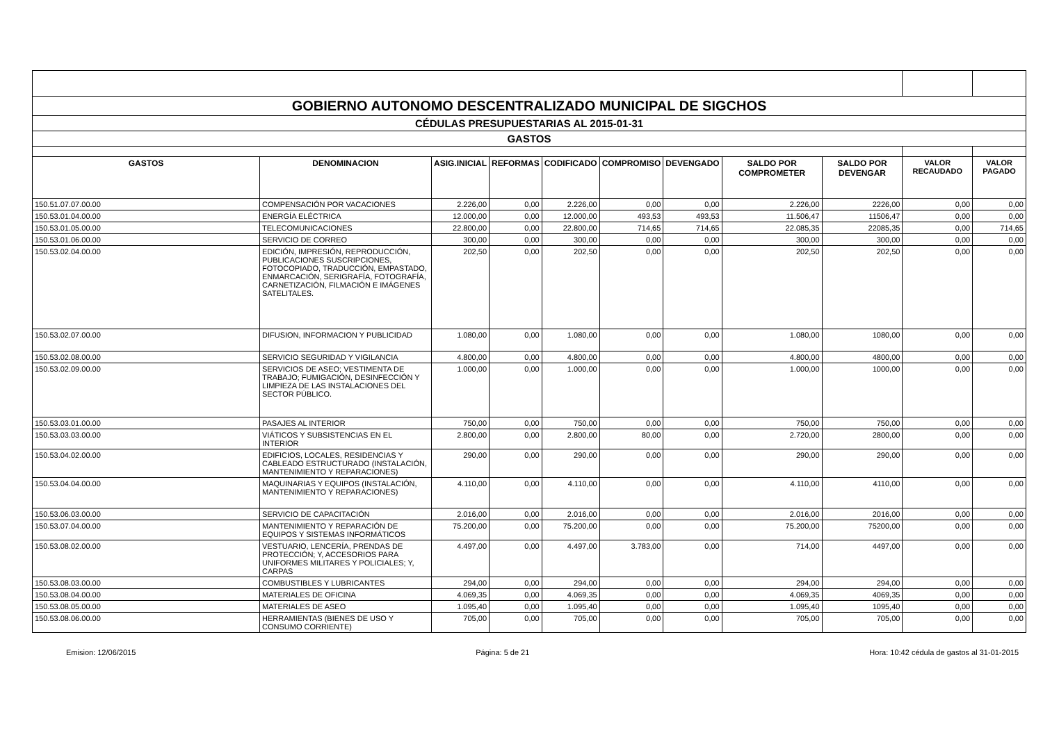| GOBIERNO AUTONOMO DESCENTRALIZADO MUNICIPAL DE SIGCHOS | | | | | | | | | | |
| CÉDULAS PRESUPUESTARIAS AL 2015-01-31 | | | | | | | | | | |
| GASTOS | | | | | | | | | | |
| GASTOS | DENOMINACION | ASIG.INICIAL | REFORMAS | CODIFICADO | COMPROMISO | DEVENGADO | SALDO POR COMPROMETER | SALDO POR DEVENGAR | VALOR RECAUDADO | VALOR PAGADO |
| 150.51.07.07.00.00 | COMPENSACIÓN POR VACACIONES | 2.226,00 | 0,00 | 2.226,00 | 0,00 | 0,00 | 2.226,00 | 2226,00 | 0,00 | 0,00 |
| 150.53.01.04.00.00 | ENERGÍA ELÉCTRICA | 12.000,00 | 0,00 | 12.000,00 | 493,53 | 493,53 | 11.506,47 | 11506,47 | 0,00 | 0,00 |
| 150.53.01.05.00.00 | TELECOMUNICACIONES | 22.800,00 | 0,00 | 22.800,00 | 714,65 | 714,65 | 22.085,35 | 22085,35 | 0,00 | 714,65 |
| 150.53.01.06.00.00 | SERVICIO DE CORREO | 300,00 | 0,00 | 300,00 | 0,00 | 0,00 | 300,00 | 300,00 | 0,00 | 0,00 |
| 150.53.02.04.00.00 | EDICIÓN, IMPRESIÓN, REPRODUCCIÓN, PUBLICACIONES SUSCRIPCIONES, FOTOCOPIADO, TRADUCCIÓN, EMPASTADO, ENMARCACIÓN, SERIGRAFÍA, FOTOGRAFÍA, CARNETIZACIÓN, FILMACIÓN E IMÁGENES SATELITALES. | 202,50 | 0,00 | 202,50 | 0,00 | 0,00 | 202,50 | 202,50 | 0,00 | 0,00 |
| 150.53.02.07.00.00 | DIFUSION, INFORMACION Y PUBLICIDAD | 1.080,00 | 0,00 | 1.080,00 | 0,00 | 0,00 | 1.080,00 | 1080,00 | 0,00 | 0,00 |
| 150.53.02.08.00.00 | SERVICIO SEGURIDAD Y VIGILANCIA | 4.800,00 | 0,00 | 4.800,00 | 0,00 | 0,00 | 4.800,00 | 4800,00 | 0,00 | 0,00 |
| 150.53.02.09.00.00 | SERVICIOS DE ASEO; VESTIMENTA DE TRABAJO; FUMIGACIÓN, DESINFECCIÓN Y LIMPIEZA DE LAS INSTALACIONES DEL SECTOR PÚBLICO. | 1.000,00 | 0,00 | 1.000,00 | 0,00 | 0,00 | 1.000,00 | 1000,00 | 0,00 | 0,00 |
| 150.53.03.01.00.00 | PASAJES AL INTERIOR | 750,00 | 0,00 | 750,00 | 0,00 | 0,00 | 750,00 | 750,00 | 0,00 | 0,00 |
| 150.53.03.03.00.00 | VIÁTICOS Y SUBSISTENCIAS EN EL INTERIOR | 2.800,00 | 0,00 | 2.800,00 | 80,00 | 0,00 | 2.720,00 | 2800,00 | 0,00 | 0,00 |
| 150.53.04.02.00.00 | EDIFICIOS, LOCALES, RESIDENCIAS Y CABLEADO ESTRUCTURADO (INSTALACIÓN, MANTENIMIENTO Y REPARACIONES) | 290,00 | 0,00 | 290,00 | 0,00 | 0,00 | 290,00 | 290,00 | 0,00 | 0,00 |
| 150.53.04.04.00.00 | MAQUINARIAS Y EQUIPOS (INSTALACIÓN, MANTENIMIENTO Y REPARACIONES) | 4.110,00 | 0,00 | 4.110,00 | 0,00 | 0,00 | 4.110,00 | 4110,00 | 0,00 | 0,00 |
| 150.53.06.03.00.00 | SERVICIO DE CAPACITACIÓN | 2.016,00 | 0,00 | 2.016,00 | 0,00 | 0,00 | 2.016,00 | 2016,00 | 0,00 | 0,00 |
| 150.53.07.04.00.00 | MANTENIMIENTO Y REPARACIÓN DE EQUIPOS Y SISTEMAS INFORMÁTICOS | 75.200,00 | 0,00 | 75.200,00 | 0,00 | 0,00 | 75.200,00 | 75200,00 | 0,00 | 0,00 |
| 150.53.08.02.00.00 | VESTUARIO, LENCERÍA, PRENDAS DE PROTECCIÓN; Y, ACCESORIOS PARA UNIFORMES MILITARES Y POLICIALES; Y, CARPAS | 4.497,00 | 0,00 | 4.497,00 | 3.783,00 | 0,00 | 714,00 | 4497,00 | 0,00 | 0,00 |
| 150.53.08.03.00.00 | COMBUSTIBLES Y LUBRICANTES | 294,00 | 0,00 | 294,00 | 0,00 | 0,00 | 294,00 | 294,00 | 0,00 | 0,00 |
| 150.53.08.04.00.00 | MATERIALES DE OFICINA | 4.069,35 | 0,00 | 4.069,35 | 0,00 | 0,00 | 4.069,35 | 4069,35 | 0,00 | 0,00 |
| 150.53.08.05.00.00 | MATERIALES DE ASEO | 1.095,40 | 0,00 | 1.095,40 | 0,00 | 0,00 | 1.095,40 | 1095,40 | 0,00 | 0,00 |
| 150.53.08.06.00.00 | HERRAMIENTAS (BIENES DE USO Y CONSUMO CORRIENTE) | 705,00 | 0,00 | 705,00 | 0,00 | 0,00 | 705,00 | 705,00 | 0,00 | 0,00 |
Emision: 12/06/2015 Página: 5 de 21 Hora: 10:42 cédula de gastos al 31-01-2015